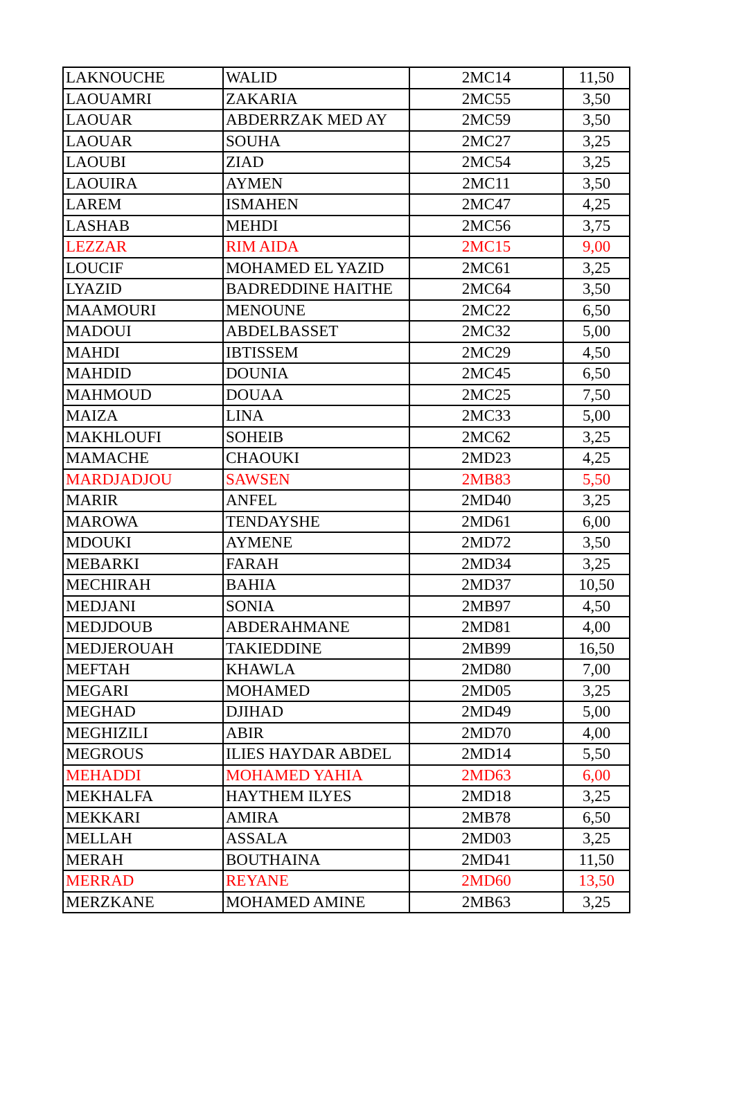| LAKNOUCHE | WALID | 2MC14 | 11,50 |
| LAOUAMRI | ZAKARIA | 2MC55 | 3,50 |
| LAOUAR | ABDERRZAK MED AY | 2MC59 | 3,50 |
| LAOUAR | SOUHA | 2MC27 | 3,25 |
| LAOUBI | ZIAD | 2MC54 | 3,25 |
| LAOUIRA | AYMEN | 2MC11 | 3,50 |
| LAREM | ISMAHEN | 2MC47 | 4,25 |
| LASHAB | MEHDI | 2MC56 | 3,75 |
| LEZZAR | RIM AIDA | 2MC15 | 9,00 |
| LOUCIF | MOHAMED EL YAZID | 2MC61 | 3,25 |
| LYAZID | BADREDDINE HAITHE | 2MC64 | 3,50 |
| MAAMOURI | MENOUNE | 2MC22 | 6,50 |
| MADOUI | ABDELBASSET | 2MC32 | 5,00 |
| MAHDI | IBTISSEM | 2MC29 | 4,50 |
| MAHDID | DOUNIA | 2MC45 | 6,50 |
| MAHMOUD | DOUAA | 2MC25 | 7,50 |
| MAIZA | LINA | 2MC33 | 5,00 |
| MAKHLOUFI | SOHEIB | 2MC62 | 3,25 |
| MAMACHE | CHAOUKI | 2MD23 | 4,25 |
| MARDJADJOU | SAWSEN | 2MB83 | 5,50 |
| MARIR | ANFEL | 2MD40 | 3,25 |
| MAROWA | TENDAYSHE | 2MD61 | 6,00 |
| MDOUKI | AYMENE | 2MD72 | 3,50 |
| MEBARKI | FARAH | 2MD34 | 3,25 |
| MECHIRAH | BAHIA | 2MD37 | 10,50 |
| MEDJANI | SONIA | 2MB97 | 4,50 |
| MEDJDOUB | ABDERAHMANE | 2MD81 | 4,00 |
| MEDJEROUAH | TAKIEDDINE | 2MB99 | 16,50 |
| MEFTAH | KHAWLA | 2MD80 | 7,00 |
| MEGARI | MOHAMED | 2MD05 | 3,25 |
| MEGHAD | DJIHAD | 2MD49 | 5,00 |
| MEGHIZILI | ABIR | 2MD70 | 4,00 |
| MEGROUS | ILIES HAYDAR ABDEL | 2MD14 | 5,50 |
| MEHADDI | MOHAMED YAHIA | 2MD63 | 6,00 |
| MEKHALFA | HAYTHEM ILYES | 2MD18 | 3,25 |
| MEKKARI | AMIRA | 2MB78 | 6,50 |
| MELLAH | ASSALA | 2MD03 | 3,25 |
| MERAH | BOUTHAINA | 2MD41 | 11,50 |
| MERRAD | REYANE | 2MD60 | 13,50 |
| MERZKANE | MOHAMED AMINE | 2MB63 | 3,25 |